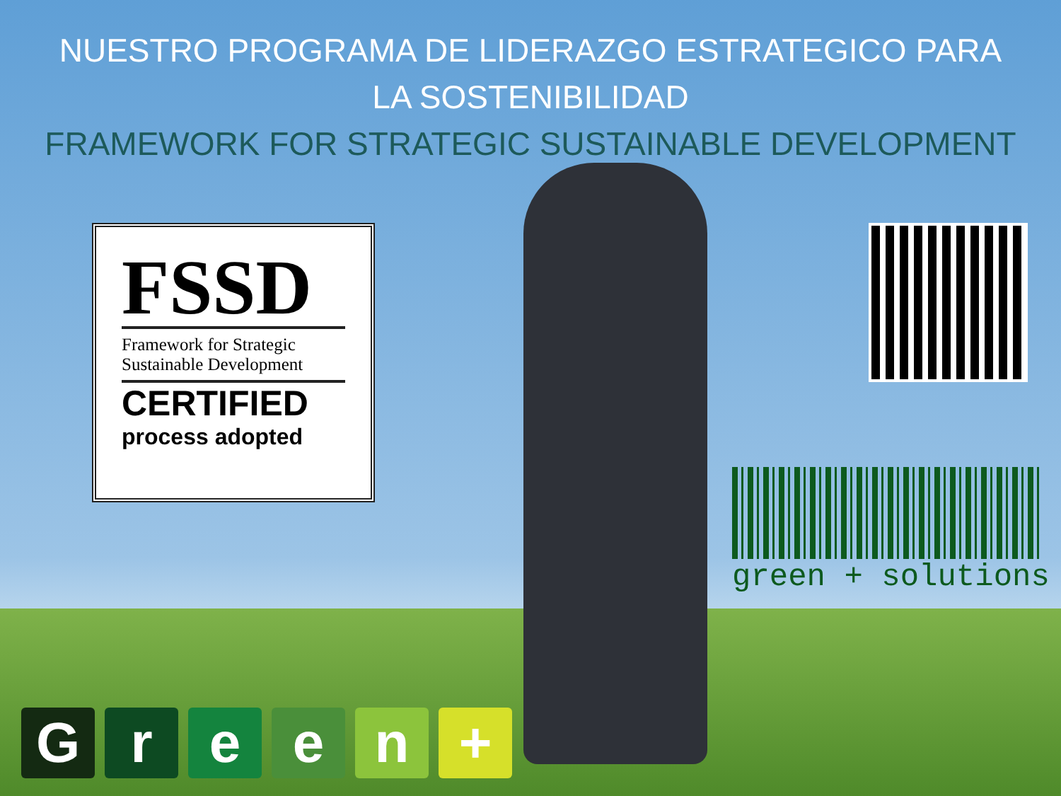NUESTRO PROGRAMA DE LIDERAZGO ESTRATEGICO PARA
LA SOSTENIBILIDAD
FRAMEWORK FOR STRATEGIC SUSTAINABLE DEVELOPMENT
FSSD
Framework for Strategic Sustainable Development
CERTIFIED
process adopted
green + solutions
G r e e n +